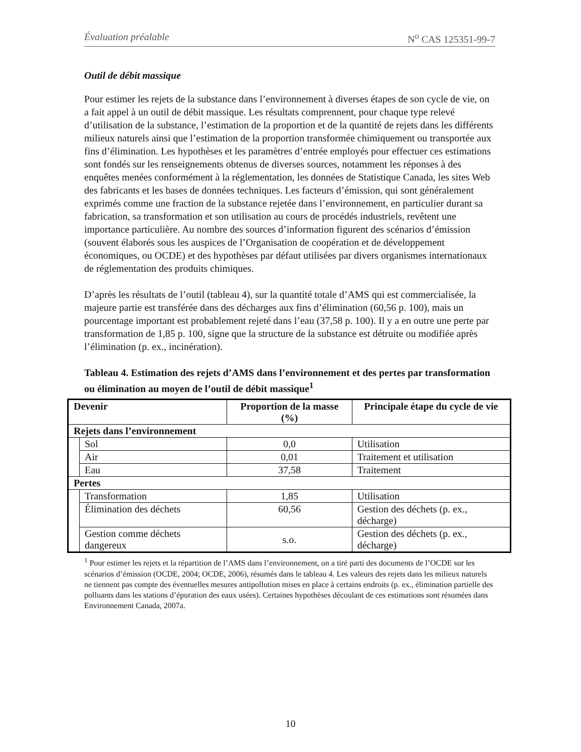Évaluation préalable N<sup>o</sup> CAS 125351-99-7
Outil de débit massique
Pour estimer les rejets de la substance dans l’environnement à diverses étapes de son cycle de vie, on a fait appel à un outil de débit massique. Les résultats comprennent, pour chaque type relevé d’utilisation de la substance, l’estimation de la proportion et de la quantité de rejets dans les différents milieux naturels ainsi que l’estimation de la proportion transformée chimiquement ou transportée aux fins d’élimination. Les hypothèses et les paramètres d’entrée employés pour effectuer ces estimations sont fondés sur les renseignements obtenus de diverses sources, notamment les réponses à des enquêtes menées conformément à la réglementation, les données de Statistique Canada, les sites Web des fabricants et les bases de données techniques. Les facteurs d’émission, qui sont généralement exprimés comme une fraction de la substance rejetée dans l’environnement, en particulier durant sa fabrication, sa transformation et son utilisation au cours de procédés industriels, revêtent une importance particulière. Au nombre des sources d’information figurent des scénarios d’émission (souvent élaborés sous les auspices de l’Organisation de coopération et de développement économiques, ou OCDE) et des hypothèses par défaut utilisées par divers organismes internationaux de réglementation des produits chimiques.
D’après les résultats de l’outil (tableau 4), sur la quantité totale d’AMS qui est commercialisée, la majeure partie est transférée dans des décharges aux fins d’élimination (60,56 p. 100), mais un pourcentage important est probablement rejeté dans l’eau (37,58 p. 100). Il y a en outre une perte par transformation de 1,85 p. 100, signe que la structure de la substance est détruite ou modifiée après l’élimination (p. ex., incinération).
Tableau 4. Estimation des rejets d’AMS dans l’environnement et des pertes par transformation ou élimination au moyen de l’outil de débit massique<sup>1</sup>
| Devenir | | Proportion de la masse (%) | Principale étape du cycle de vie |
| --- | --- | --- | --- |
| Rejets dans l’environnement | | | |
| | Sol | 0,0 | Utilisation |
| | Air | 0,01 | Traitement et utilisation |
| | Eau | 37,58 | Traitement |
| Pertes | | | |
| | Transformation | 1,85 | Utilisation |
| | Élimination des déchets | 60,56 | Gestion des déchets (p. ex., décharge) |
| | Gestion comme déchets dangereux | s.o. | Gestion des déchets (p. ex., décharge) |
<sup>1</sup> Pour estimer les rejets et la répartition de l’AMS dans l’environnement, on a tiré parti des documents de l’OCDE sur les scénarios d’émission (OCDE, 2004; OCDE, 2006), résumés dans le tableau 4. Les valeurs des rejets dans les milieux naturels ne tiennent pas compte des éventuelles mesures antipollution mises en place à certains endroits (p. ex., élimination partielle des polluants dans les stations d’épuration des eaux usées). Certaines hypothèses découlant de ces estimations sont résumées dans Environnement Canada, 2007a.
10